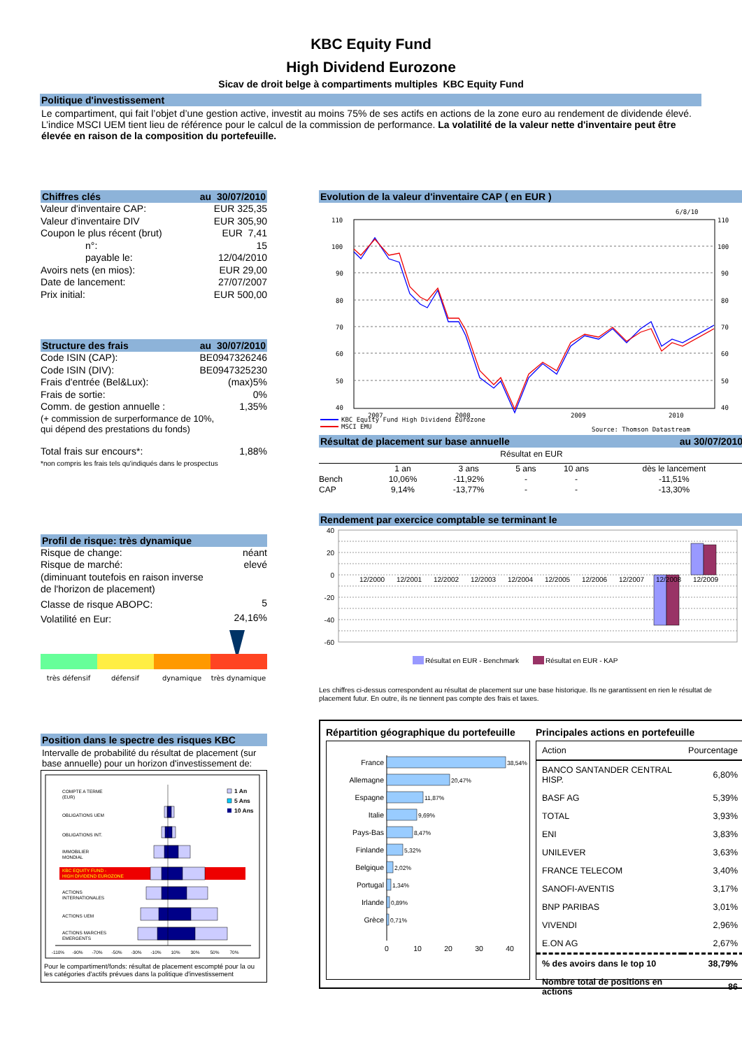KBC Equity Fund
High Dividend Eurozone
Sicav de droit belge à compartiments multiples KBC Equity Fund
Politique d'investissement
Le compartiment, qui fait l’objet d’une gestion active, investit au moins 75% de ses actifs en actions de la zone euro au rendement de dividende élevé. L’indice MSCI UEM tient lieu de référence pour le calcul de la commission de performance. La volatilité de la valeur nette d'inventaire peut être élevée en raison de la composition du portefeuille.
Chiffres clés au 30/07/2010
| Valeur d'inventaire CAP: | EUR 325,35 |
| Valeur d'inventaire DIV | EUR 305,90 |
| Coupon le plus récent (brut) | EUR 7,41 |
| n°: | 15 |
| payable le: | 12/04/2010 |
| Avoirs nets (en mios): | EUR 29,00 |
| Date de lancement: | 27/07/2007 |
| Prix initial: | EUR 500,00 |
Structure des frais au 30/07/2010
| Code ISIN (CAP): | BE0947326246 |
| Code ISIN (DIV): | BE0947325230 |
| Frais d'entrée (Bel&Lux): | (max)5% |
| Frais de sortie: | 0% |
| Comm. de gestion annuelle : | 1,35% |
| (+ commission de surperformance de 10%, qui dépend des prestations du fonds) | |
| Total frais sur encours*: | 1,88% |
| *non compris les frais tels qu'indiqués dans le prospectus | |
Profil de risque: très dynamique
| Risque de change: | néant |
| Risque de marché: | elevé |
| (diminuant toutefois en raison inverse de l'horizon de placement) | |
| Classe de risque ABOPC: | 5 |
| Volatilité en Eur: | 24,16% |
très défensif
défensif
dynamique
très dynamique
Position dans le spectre des risques KBC
Intervalle de probabilité du résultat de placement (sur base annuelle) pour un horizon d'investissement de:
COMPTE A TERME
(EUR)
OBLIGATIONS UEM
OBLIGATIONS INT.
IMMOBILIER
MONDIAL
KBC EQUITY FUND -
HIGH DIVIDEND EUROZONE
ACTIONS
INTERNATIONALES
ACTIONS UEM
ACTIONS MARCHES
EMERGENTS
-110%
-90%
-70%
-50%
-30%
-10%
10%
30%
50%
70%
1 An
5 Ans
10 Ans
Pour le compartiment/fonds: résultat de placement escompté pour la ou les catégories d'actifs prévues dans la politique d'investissement
Evolution de la valeur d'inventaire CAP ( en EUR )
6/8/10
110
100
90
80
70
60
50
40
110
100
90
80
70
60
50
40
2007
2008
2009
2010
KBC Equity Fund High Dividend Eurozone
MSCI EMU
Source: Thomson Datastream
Résultat de placement sur base annuelle au 30/07/2010
Résultat en EUR
| | 1 an | 3 ans | 5 ans | 10 ans | dès le lancement |
| --- | --- | --- | --- | --- | --- |
| Bench | 10,06% | -11,92% | - | - | -11,51% |
| CAP | 9,14% | -13,77% | - | - | -13,30% |
Rendement par exercice comptable se terminant le
40
20
0
-20
-40
-60
12/2000
12/2001
12/2002
12/2003
12/2004
12/2005
12/2006
12/2007
12/2008
12/2009
Résultat en EUR - Benchmark
Résultat en EUR - KAP
Les chiffres ci-dessus correspondent au résultat de placement sur une base historique. Ils ne garantissent en rien le résultat de placement futur. En outre, ils ne tiennent pas compte des frais et taxes.
Répartition géographique du portefeuille
France
Allemagne
Espagne
Italie
Pays-Bas
Finlande
Belgique
Portugal
Irlande
Grèce
38,54%
20,47%
11,87%
9,69%
8,47%
5,32%
2,02%
1,34%
0,89%
0,71%
0
10
20
30
40
Principales actions en portefeuille
| Action | Pourcentage |
| BANCO SANTANDER CENTRAL HISP. | 6,80% |
| BASF AG | 5,39% |
| TOTAL | 3,93% |
| ENI | 3,83% |
| UNILEVER | 3,63% |
| FRANCE TELECOM | 3,40% |
| SANOFI-AVENTIS | 3,17% |
| BNP PARIBAS | 3,01% |
| VIVENDI | 2,96% |
| E.ON AG | 2,67% |
| % des avoirs dans le top 10 | 38,79% |
| Nombre total de positions en actions | 86 |